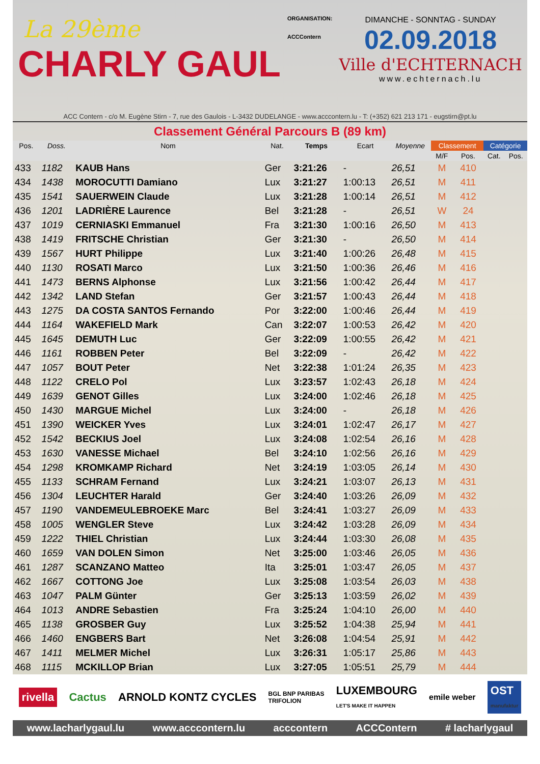La 29ème
CHARLY GAUL
ORGANISATION:
ACCContern
DIMANCHE - SONNTAG - SUNDAY
02.09.2018
Ville d'ECHTERNACH
www.echternach.lu
ACC Contern - c/o M. Eugène Stirn - 7, rue des Gaulois - L-3432 DUDELANGE - www.acccontern.lu - T: (+352) 621 213 171 - eugstirn@pt.lu
Classement Général Parcours B (89 km)
| Pos. | Doss. | Nom | Nat. | Temps | Ecart | Moyenne | Classement | | Catégorie | |
| --- | --- | --- | --- | --- | --- | --- | --- | --- | --- | --- |
| | | | | | | | M/F | Pos. | Cat. | Pos. |
| 433 | 1182 | KAUB Hans | Ger | 3:21:26 | - | 26,51 | M | 410 | | |
| 434 | 1438 | MOROCUTTI Damiano | Lux | 3:21:27 | 1:00:13 | 26,51 | M | 411 | | |
| 435 | 1541 | SAUERWEIN Claude | Lux | 3:21:28 | 1:00:14 | 26,51 | M | 412 | | |
| 436 | 1201 | LADRIÈRE Laurence | Bel | 3:21:28 | - | 26,51 | W | 24 | | |
| 437 | 1019 | CERNIASKI Emmanuel | Fra | 3:21:30 | 1:00:16 | 26,50 | M | 413 | | |
| 438 | 1419 | FRITSCHE Christian | Ger | 3:21:30 | - | 26,50 | M | 414 | | |
| 439 | 1567 | HURT Philippe | Lux | 3:21:40 | 1:00:26 | 26,48 | M | 415 | | |
| 440 | 1130 | ROSATI Marco | Lux | 3:21:50 | 1:00:36 | 26,46 | M | 416 | | |
| 441 | 1473 | BERNS Alphonse | Lux | 3:21:56 | 1:00:42 | 26,44 | M | 417 | | |
| 442 | 1342 | LAND Stefan | Ger | 3:21:57 | 1:00:43 | 26,44 | M | 418 | | |
| 443 | 1275 | DA COSTA SANTOS Fernando | Por | 3:22:00 | 1:00:46 | 26,44 | M | 419 | | |
| 444 | 1164 | WAKEFIELD Mark | Can | 3:22:07 | 1:00:53 | 26,42 | M | 420 | | |
| 445 | 1645 | DEMUTH Luc | Ger | 3:22:09 | 1:00:55 | 26,42 | M | 421 | | |
| 446 | 1161 | ROBBEN Peter | Bel | 3:22:09 | - | 26,42 | M | 422 | | |
| 447 | 1057 | BOUT Peter | Net | 3:22:38 | 1:01:24 | 26,35 | M | 423 | | |
| 448 | 1122 | CRELO Pol | Lux | 3:23:57 | 1:02:43 | 26,18 | M | 424 | | |
| 449 | 1639 | GENOT Gilles | Lux | 3:24:00 | 1:02:46 | 26,18 | M | 425 | | |
| 450 | 1430 | MARGUE Michel | Lux | 3:24:00 | - | 26,18 | M | 426 | | |
| 451 | 1390 | WEICKER Yves | Lux | 3:24:01 | 1:02:47 | 26,17 | M | 427 | | |
| 452 | 1542 | BECKIUS Joel | Lux | 3:24:08 | 1:02:54 | 26,16 | M | 428 | | |
| 453 | 1630 | VANESSE Michael | Bel | 3:24:10 | 1:02:56 | 26,16 | M | 429 | | |
| 454 | 1298 | KROMKAMP Richard | Net | 3:24:19 | 1:03:05 | 26,14 | M | 430 | | |
| 455 | 1133 | SCHRAM Fernand | Lux | 3:24:21 | 1:03:07 | 26,13 | M | 431 | | |
| 456 | 1304 | LEUCHTER Harald | Ger | 3:24:40 | 1:03:26 | 26,09 | M | 432 | | |
| 457 | 1190 | VANDEMEULEBROEKE Marc | Bel | 3:24:41 | 1:03:27 | 26,09 | M | 433 | | |
| 458 | 1005 | WENGLER Steve | Lux | 3:24:42 | 1:03:28 | 26,09 | M | 434 | | |
| 459 | 1222 | THIEL Christian | Lux | 3:24:44 | 1:03:30 | 26,08 | M | 435 | | |
| 460 | 1659 | VAN DOLEN Simon | Net | 3:25:00 | 1:03:46 | 26,05 | M | 436 | | |
| 461 | 1287 | SCANZANO Matteo | Ita | 3:25:01 | 1:03:47 | 26,05 | M | 437 | | |
| 462 | 1667 | COTTONG Joe | Lux | 3:25:08 | 1:03:54 | 26,03 | M | 438 | | |
| 463 | 1047 | PALM Günter | Ger | 3:25:13 | 1:03:59 | 26,02 | M | 439 | | |
| 464 | 1013 | ANDRE Sebastien | Fra | 3:25:24 | 1:04:10 | 26,00 | M | 440 | | |
| 465 | 1138 | GROSBER Guy | Lux | 3:25:52 | 1:04:38 | 25,94 | M | 441 | | |
| 466 | 1460 | ENGBERS Bart | Net | 3:26:08 | 1:04:54 | 25,91 | M | 442 | | |
| 467 | 1411 | MELMER Michel | Lux | 3:26:31 | 1:05:17 | 25,86 | M | 443 | | |
| 468 | 1115 | MCKILLOP Brian | Lux | 3:27:05 | 1:05:51 | 25,79 | M | 444 | | |
rivella Cactus ARNOLD KONTZ CYCLES BGL BNP PARIBAS
TRIFOLION LUXEMBOURG
LET'S MAKE IT HAPPEN emile weber OST
manufaktur
www.lacharlygaul.lu www.acccontern.lu acccontern ACCContern # lacharlygaul